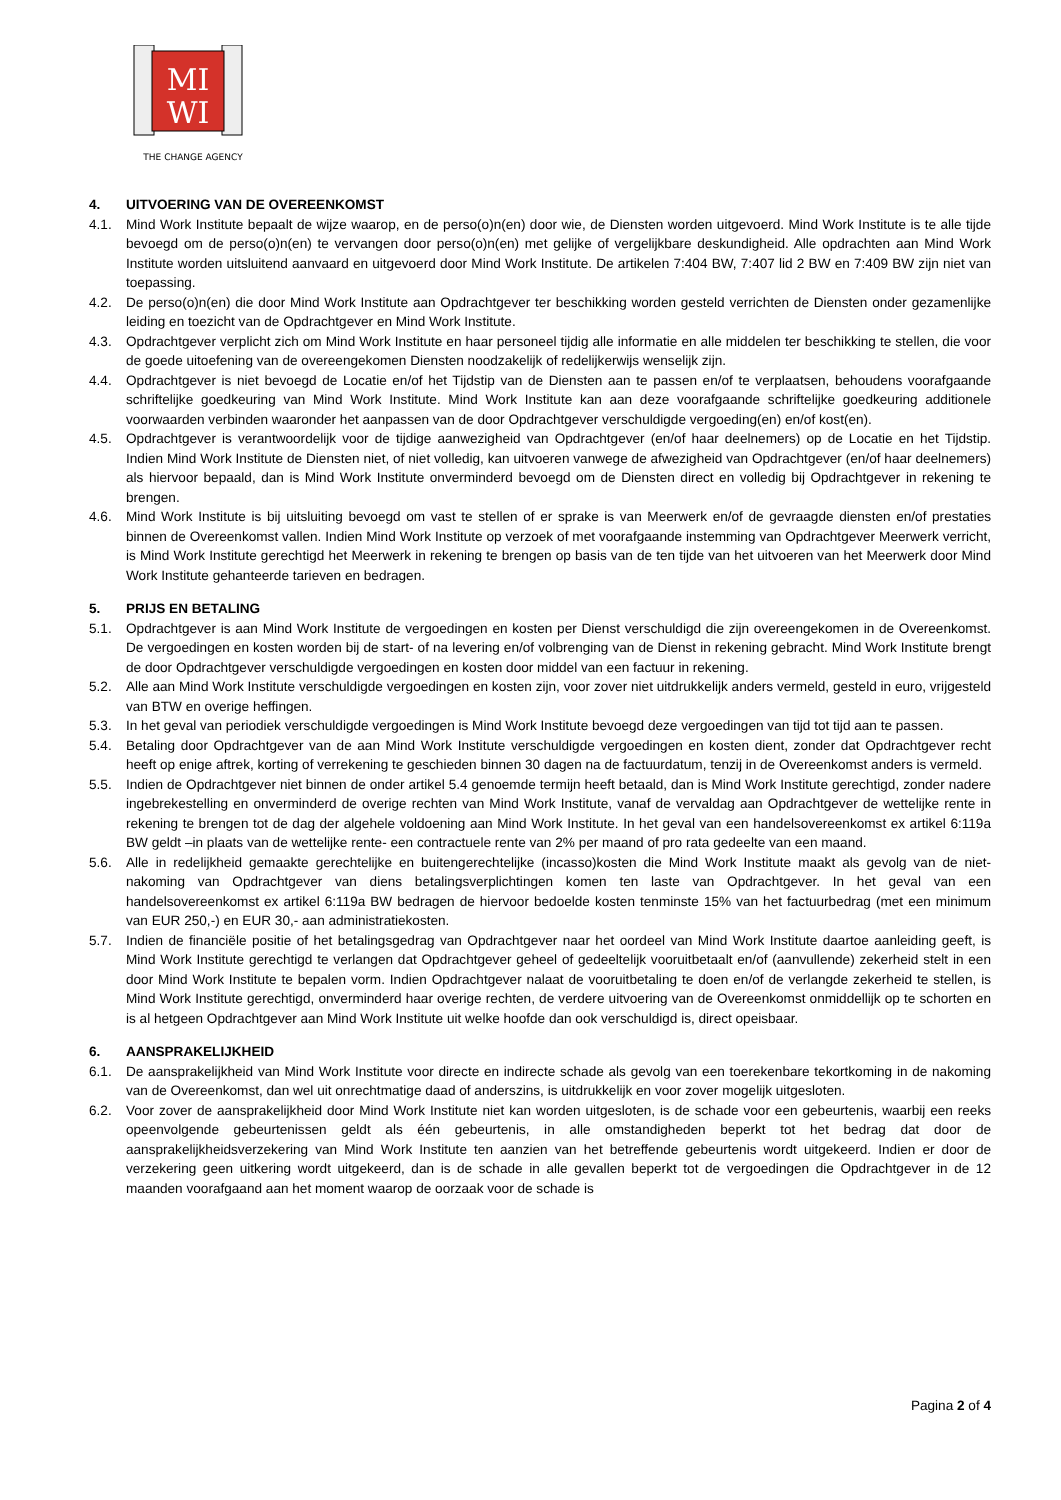MI
WI
THE CHANGE AGENCY
4. UITVOERING VAN DE OVEREENKOMST
4.1. Mind Work Institute bepaalt de wijze waarop, en de perso(o)n(en) door wie, de Diensten worden uitgevoerd. Mind Work Institute is te alle tijde bevoegd om de perso(o)n(en) te vervangen door perso(o)n(en) met gelijke of vergelijkbare deskundigheid. Alle opdrachten aan Mind Work Institute worden uitsluitend aanvaard en uitgevoerd door Mind Work Institute. De artikelen 7:404 BW, 7:407 lid 2 BW en 7:409 BW zijn niet van toepassing.
4.2. De perso(o)n(en) die door Mind Work Institute aan Opdrachtgever ter beschikking worden gesteld verrichten de Diensten onder gezamenlijke leiding en toezicht van de Opdrachtgever en Mind Work Institute.
4.3. Opdrachtgever verplicht zich om Mind Work Institute en haar personeel tijdig alle informatie en alle middelen ter beschikking te stellen, die voor de goede uitoefening van de overeengekomen Diensten noodzakelijk of redelijkerwijs wenselijk zijn.
4.4. Opdrachtgever is niet bevoegd de Locatie en/of het Tijdstip van de Diensten aan te passen en/of te verplaatsen, behoudens voorafgaande schriftelijke goedkeuring van Mind Work Institute. Mind Work Institute kan aan deze voorafgaande schriftelijke goedkeuring additionele voorwaarden verbinden waaronder het aanpassen van de door Opdrachtgever verschuldigde vergoeding(en) en/of kost(en).
4.5. Opdrachtgever is verantwoordelijk voor de tijdige aanwezigheid van Opdrachtgever (en/of haar deelnemers) op de Locatie en het Tijdstip. Indien Mind Work Institute de Diensten niet, of niet volledig, kan uitvoeren vanwege de afwezigheid van Opdrachtgever (en/of haar deelnemers) als hiervoor bepaald, dan is Mind Work Institute onverminderd bevoegd om de Diensten direct en volledig bij Opdrachtgever in rekening te brengen.
4.6. Mind Work Institute is bij uitsluiting bevoegd om vast te stellen of er sprake is van Meerwerk en/of de gevraagde diensten en/of prestaties binnen de Overeenkomst vallen. Indien Mind Work Institute op verzoek of met voorafgaande instemming van Opdrachtgever Meerwerk verricht, is Mind Work Institute gerechtigd het Meerwerk in rekening te brengen op basis van de ten tijde van het uitvoeren van het Meerwerk door Mind Work Institute gehanteerde tarieven en bedragen.
5. PRIJS EN BETALING
5.1. Opdrachtgever is aan Mind Work Institute de vergoedingen en kosten per Dienst verschuldigd die zijn overeengekomen in de Overeenkomst. De vergoedingen en kosten worden bij de start- of na levering en/of volbrenging van de Dienst in rekening gebracht. Mind Work Institute brengt de door Opdrachtgever verschuldigde vergoedingen en kosten door middel van een factuur in rekening.
5.2. Alle aan Mind Work Institute verschuldigde vergoedingen en kosten zijn, voor zover niet uitdrukkelijk anders vermeld, gesteld in euro, vrijgesteld van BTW en overige heffingen.
5.3. In het geval van periodiek verschuldigde vergoedingen is Mind Work Institute bevoegd deze vergoedingen van tijd tot tijd aan te passen.
5.4. Betaling door Opdrachtgever van de aan Mind Work Institute verschuldigde vergoedingen en kosten dient, zonder dat Opdrachtgever recht heeft op enige aftrek, korting of verrekening te geschieden binnen 30 dagen na de factuurdatum, tenzij in de Overeenkomst anders is vermeld.
5.5. Indien de Opdrachtgever niet binnen de onder artikel 5.4 genoemde termijn heeft betaald, dan is Mind Work Institute gerechtigd, zonder nadere ingebrekestelling en onverminderd de overige rechten van Mind Work Institute, vanaf de vervaldag aan Opdrachtgever de wettelijke rente in rekening te brengen tot de dag der algehele voldoening aan Mind Work Institute. In het geval van een handelsovereenkomst ex artikel 6:119a BW geldt –in plaats van de wettelijke rente- een contractuele rente van 2% per maand of pro rata gedeelte van een maand.
5.6. Alle in redelijkheid gemaakte gerechtelijke en buitengerechtelijke (incasso)kosten die Mind Work Institute maakt als gevolg van de niet-nakoming van Opdrachtgever van diens betalingsverplichtingen komen ten laste van Opdrachtgever. In het geval van een handelsovereenkomst ex artikel 6:119a BW bedragen de hiervoor bedoelde kosten tenminste 15% van het factuurbedrag (met een minimum van EUR 250,-) en EUR 30,- aan administratiekosten.
5.7. Indien de financiële positie of het betalingsgedrag van Opdrachtgever naar het oordeel van Mind Work Institute daartoe aanleiding geeft, is Mind Work Institute gerechtigd te verlangen dat Opdrachtgever geheel of gedeeltelijk vooruitbetaalt en/of (aanvullende) zekerheid stelt in een door Mind Work Institute te bepalen vorm. Indien Opdrachtgever nalaat de vooruitbetaling te doen en/of de verlangde zekerheid te stellen, is Mind Work Institute gerechtigd, onverminderd haar overige rechten, de verdere uitvoering van de Overeenkomst onmiddellijk op te schorten en is al hetgeen Opdrachtgever aan Mind Work Institute uit welke hoofde dan ook verschuldigd is, direct opeisbaar.
6. AANSPRAKELIJKHEID
6.1. De aansprakelijkheid van Mind Work Institute voor directe en indirecte schade als gevolg van een toerekenbare tekortkoming in de nakoming van de Overeenkomst, dan wel uit onrechtmatige daad of anderszins, is uitdrukkelijk en voor zover mogelijk uitgesloten.
6.2. Voor zover de aansprakelijkheid door Mind Work Institute niet kan worden uitgesloten, is de schade voor een gebeurtenis, waarbij een reeks opeenvolgende gebeurtenissen geldt als één gebeurtenis, in alle omstandigheden beperkt tot het bedrag dat door de aansprakelijkheidsverzekering van Mind Work Institute ten aanzien van het betreffende gebeurtenis wordt uitgekeerd. Indien er door de verzekering geen uitkering wordt uitgekeerd, dan is de schade in alle gevallen beperkt tot de vergoedingen die Opdrachtgever in de 12 maanden voorafgaand aan het moment waarop de oorzaak voor de schade is
Pagina 2 of 4